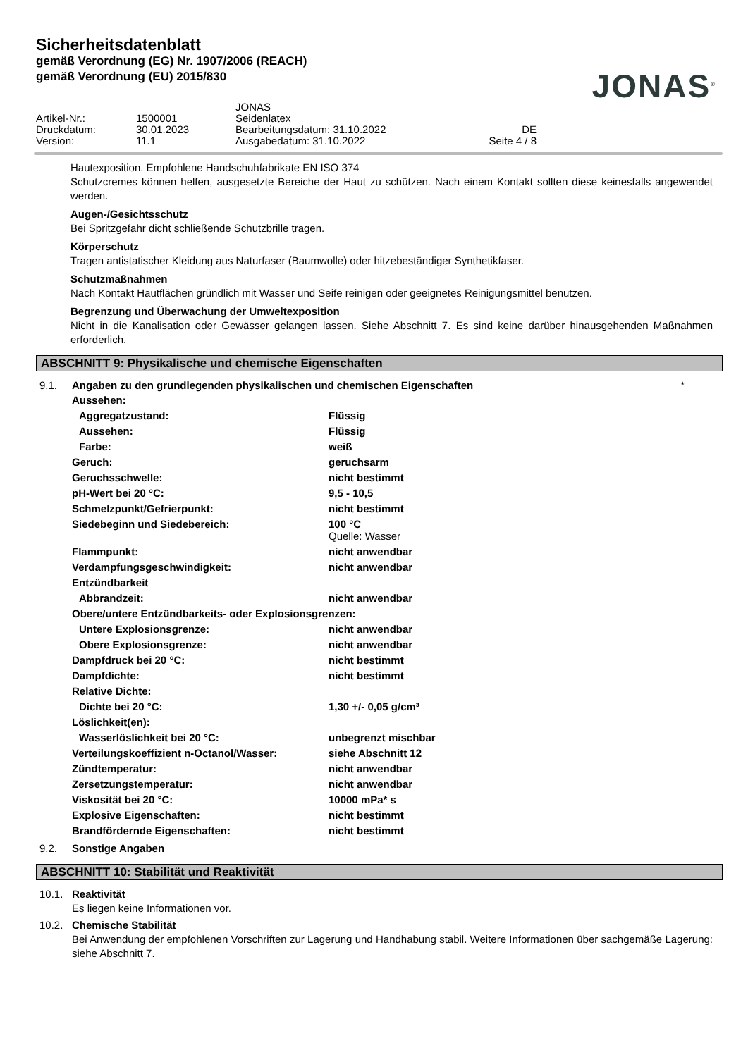Sicherheitsdatenblatt
gemäß Verordnung (EG) Nr. 1907/2006 (REACH)
gemäß Verordnung (EU) 2015/830
JONAS<sup>®</sup>
| | | JONAS | |
| Artikel-Nr.: | 1500001 | Seidenlatex | |
| Druckdatum: | 30.01.2023 | Bearbeitungsdatum: 31.10.2022 | DE |
| Version: | 11.1 | Ausgabedatum: 31.10.2022 | Seite 4 / 8 |
Hautexposition. Empfohlene Handschuhfabrikate EN ISO 374
Schutzcremes können helfen, ausgesetzte Bereiche der Haut zu schützen. Nach einem Kontakt sollten diese keinesfalls angewendet werden.
Augen-/Gesichtsschutz
Bei Spritzgefahr dicht schließende Schutzbrille tragen.
Körperschutz
Tragen antistatischer Kleidung aus Naturfaser (Baumwolle) oder hitzebeständiger Synthetikfaser.
Schutzmaßnahmen
Nach Kontakt Hautflächen gründlich mit Wasser und Seife reinigen oder geeignetes Reinigungsmittel benutzen.
Begrenzung und Überwachung der Umweltexposition
Nicht in die Kanalisation oder Gewässer gelangen lassen. Siehe Abschnitt 7. Es sind keine darüber hinausgehenden Maßnahmen erforderlich.
ABSCHNITT 9: Physikalische und chemische Eigenschaften
9.1. Angaben zu den grundlegenden physikalischen und chemischen Eigenschaften *
| Aussehen: | |
| Aggregatzustand: | Flüssig |
| Aussehen: | Flüssig |
| Farbe: | weiß |
| Geruch: | geruchsarm |
| Geruchsschwelle: | nicht bestimmt |
| pH-Wert bei 20 °C: | 9,5 - 10,5 |
| Schmelzpunkt/Gefrierpunkt: | nicht bestimmt |
| Siedebeginn und Siedebereich: | 100 °C Quelle: Wasser |
| Flammpunkt: | nicht anwendbar |
| Verdampfungsgeschwindigkeit: | nicht anwendbar |
| Entzündbarkeit | |
| Abbrandzeit: | nicht anwendbar |
| Obere/untere Entzündbarkeits- oder Explosionsgrenzen: | |
| Untere Explosionsgrenze: | nicht anwendbar |
| Obere Explosionsgrenze: | nicht anwendbar |
| Dampfdruck bei 20 °C: | nicht bestimmt |
| Dampfdichte: | nicht bestimmt |
| Relative Dichte: | |
| Dichte bei 20 °C: | 1,30 +/- 0,05 g/cm³ |
| Löslichkeit(en): | |
| Wasserlöslichkeit bei 20 °C: | unbegrenzt mischbar |
| Verteilungskoeffizient n-Octanol/Wasser: | siehe Abschnitt 12 |
| Zündtemperatur: | nicht anwendbar |
| Zersetzungstemperatur: | nicht anwendbar |
| Viskosität bei 20 °C: | 10000 mPa* s |
| Explosive Eigenschaften: | nicht bestimmt |
| Brandfördernde Eigenschaften: | nicht bestimmt |
9.2. Sonstige Angaben
ABSCHNITT 10: Stabilität und Reaktivität
10.1. Reaktivität
Es liegen keine Informationen vor.
10.2. Chemische Stabilität
Bei Anwendung der empfohlenen Vorschriften zur Lagerung und Handhabung stabil. Weitere Informationen über sachgemäße Lagerung: siehe Abschnitt 7.